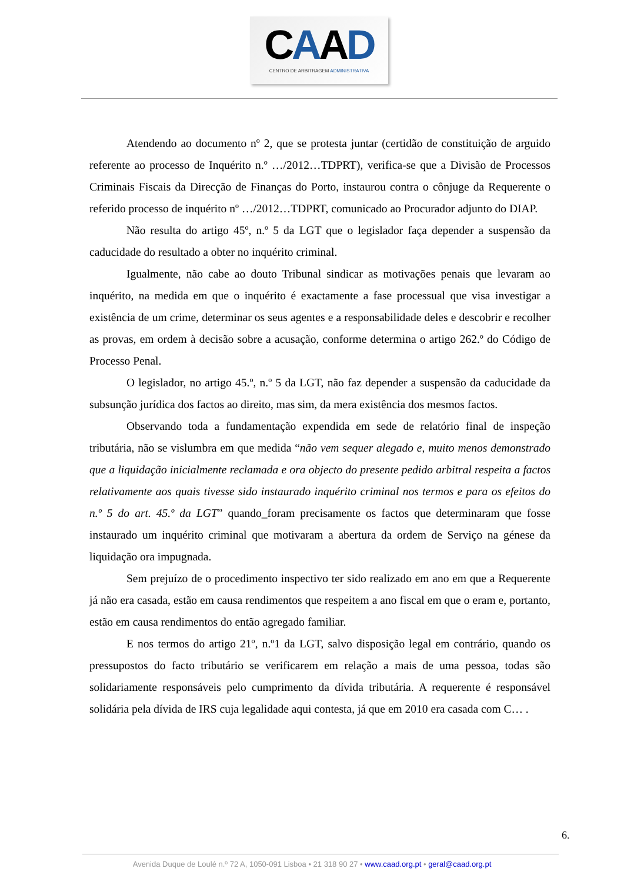CAAD
CENTRO DE ARBITRAGEM ADMINISTRATIVA
Atendendo ao documento nº 2, que se protesta juntar (certidão de constituição de arguido referente ao processo de Inquérito n.º …/2012…TDPRT), verifica-se que a Divisão de Processos Criminais Fiscais da Direcção de Finanças do Porto, instaurou contra o cônjuge da Requerente o referido processo de inquérito nº …/2012…TDPRT, comunicado ao Procurador adjunto do DIAP.
Não resulta do artigo 45º, n.º 5 da LGT que o legislador faça depender a suspensão da caducidade do resultado a obter no inquérito criminal.
Igualmente, não cabe ao douto Tribunal sindicar as motivações penais que levaram ao inquérito, na medida em que o inquérito é exactamente a fase processual que visa investigar a existência de um crime, determinar os seus agentes e a responsabilidade deles e descobrir e recolher as provas, em ordem à decisão sobre a acusação, conforme determina o artigo 262.º do Código de Processo Penal.
O legislador, no artigo 45.º, n.º 5 da LGT, não faz depender a suspensão da caducidade da subsunção jurídica dos factos ao direito, mas sim, da mera existência dos mesmos factos.
Observando toda a fundamentação expendida em sede de relatório final de inspeção tributária, não se vislumbra em que medida “não vem sequer alegado e, muito menos demonstrado que a liquidação inicialmente reclamada e ora objecto do presente pedido arbitral respeita a factos relativamente aos quais tivesse sido instaurado inquérito criminal nos termos e para os efeitos do n.º 5 do art. 45.º da LGT” quando_foram precisamente os factos que determinaram que fosse instaurado um inquérito criminal que motivaram a abertura da ordem de Serviço na génese da liquidação ora impugnada.
Sem prejuízo de o procedimento inspectivo ter sido realizado em ano em que a Requerente já não era casada, estão em causa rendimentos que respeitem a ano fiscal em que o eram e, portanto, estão em causa rendimentos do então agregado familiar.
E nos termos do artigo 21º, n.º1 da LGT, salvo disposição legal em contrário, quando os pressupostos do facto tributário se verificarem em relação a mais de uma pessoa, todas são solidariamente responsáveis pelo cumprimento da dívida tributária. A requerente é responsável solidária pela dívida de IRS cuja legalidade aqui contesta, já que em 2010 era casada com C… .
6.
Avenida Duque de Loulé n.º 72 A, 1050-091 Lisboa • 21 318 90 27 • www.caad.org.pt • geral@caad.org.pt